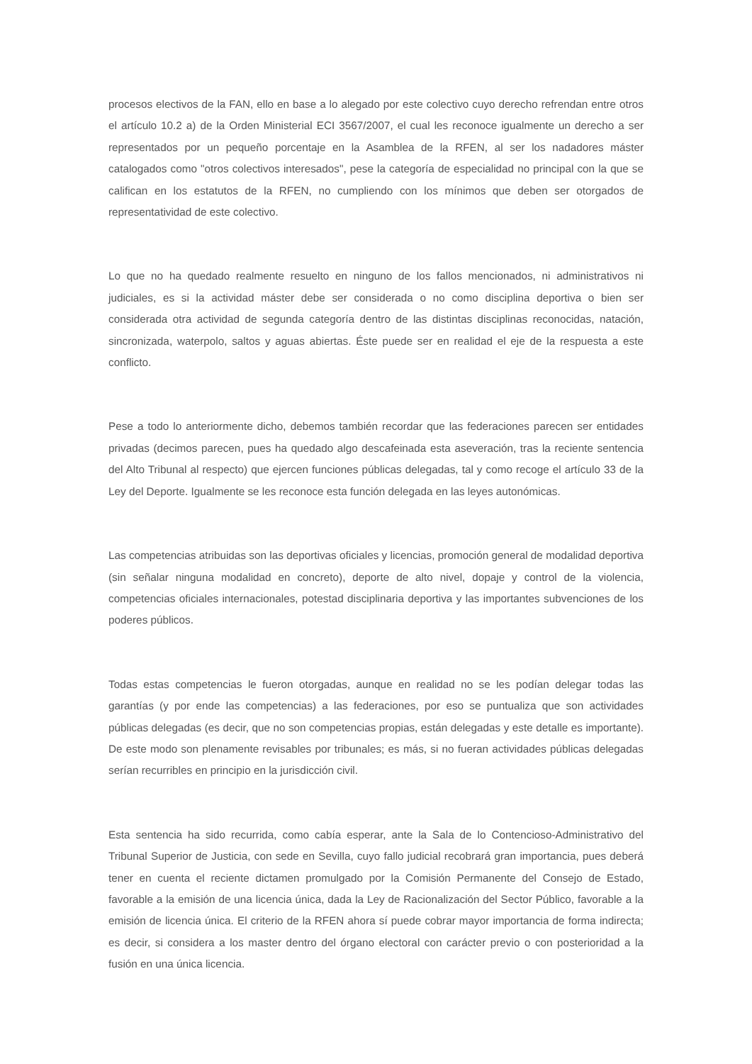procesos electivos de la FAN, ello en base a lo alegado por este colectivo cuyo derecho refrendan entre otros el artículo 10.2 a) de la Orden Ministerial ECI 3567/2007, el cual les reconoce igualmente un derecho a ser representados por un pequeño porcentaje en la Asamblea de la RFEN, al ser los nadadores máster catalogados como "otros colectivos interesados", pese la categoría de especialidad no principal con la que se califican en los estatutos de la RFEN, no cumpliendo con los mínimos que deben ser otorgados de representatividad de este colectivo.
Lo que no ha quedado realmente resuelto en ninguno de los fallos mencionados, ni administrativos ni judiciales, es si la actividad máster debe ser considerada o no como disciplina deportiva o bien ser considerada otra actividad de segunda categoría dentro de las distintas disciplinas reconocidas, natación, sincronizada, waterpolo, saltos y aguas abiertas. Éste puede ser en realidad el eje de la respuesta a este conflicto.
Pese a todo lo anteriormente dicho, debemos también recordar que las federaciones parecen ser entidades privadas (decimos parecen, pues ha quedado algo descafeinada esta aseveración, tras la reciente sentencia del Alto Tribunal al respecto) que ejercen funciones públicas delegadas, tal y como recoge el artículo 33 de la Ley del Deporte. Igualmente se les reconoce esta función delegada en las leyes autonómicas.
Las competencias atribuidas son las deportivas oficiales y licencias, promoción general de modalidad deportiva (sin señalar ninguna modalidad en concreto), deporte de alto nivel, dopaje y control de la violencia, competencias oficiales internacionales, potestad disciplinaria deportiva y las importantes subvenciones de los poderes públicos.
Todas estas competencias le fueron otorgadas, aunque en realidad no se les podían delegar todas las garantías (y por ende las competencias) a las federaciones, por eso se puntualiza que son actividades públicas delegadas (es decir, que no son competencias propias, están delegadas y este detalle es importante). De este modo son plenamente revisables por tribunales; es más, si no fueran actividades públicas delegadas serían recurribles en principio en la jurisdicción civil.
Esta sentencia ha sido recurrida, como cabía esperar, ante la Sala de lo Contencioso-Administrativo del Tribunal Superior de Justicia, con sede en Sevilla, cuyo fallo judicial recobrará gran importancia, pues deberá tener en cuenta el reciente dictamen promulgado por la Comisión Permanente del Consejo de Estado, favorable a la emisión de una licencia única, dada la Ley de Racionalización del Sector Público, favorable a la emisión de licencia única. El criterio de la RFEN ahora sí puede cobrar mayor importancia de forma indirecta; es decir, si considera a los master dentro del órgano electoral con carácter previo o con posterioridad a la fusión en una única licencia.